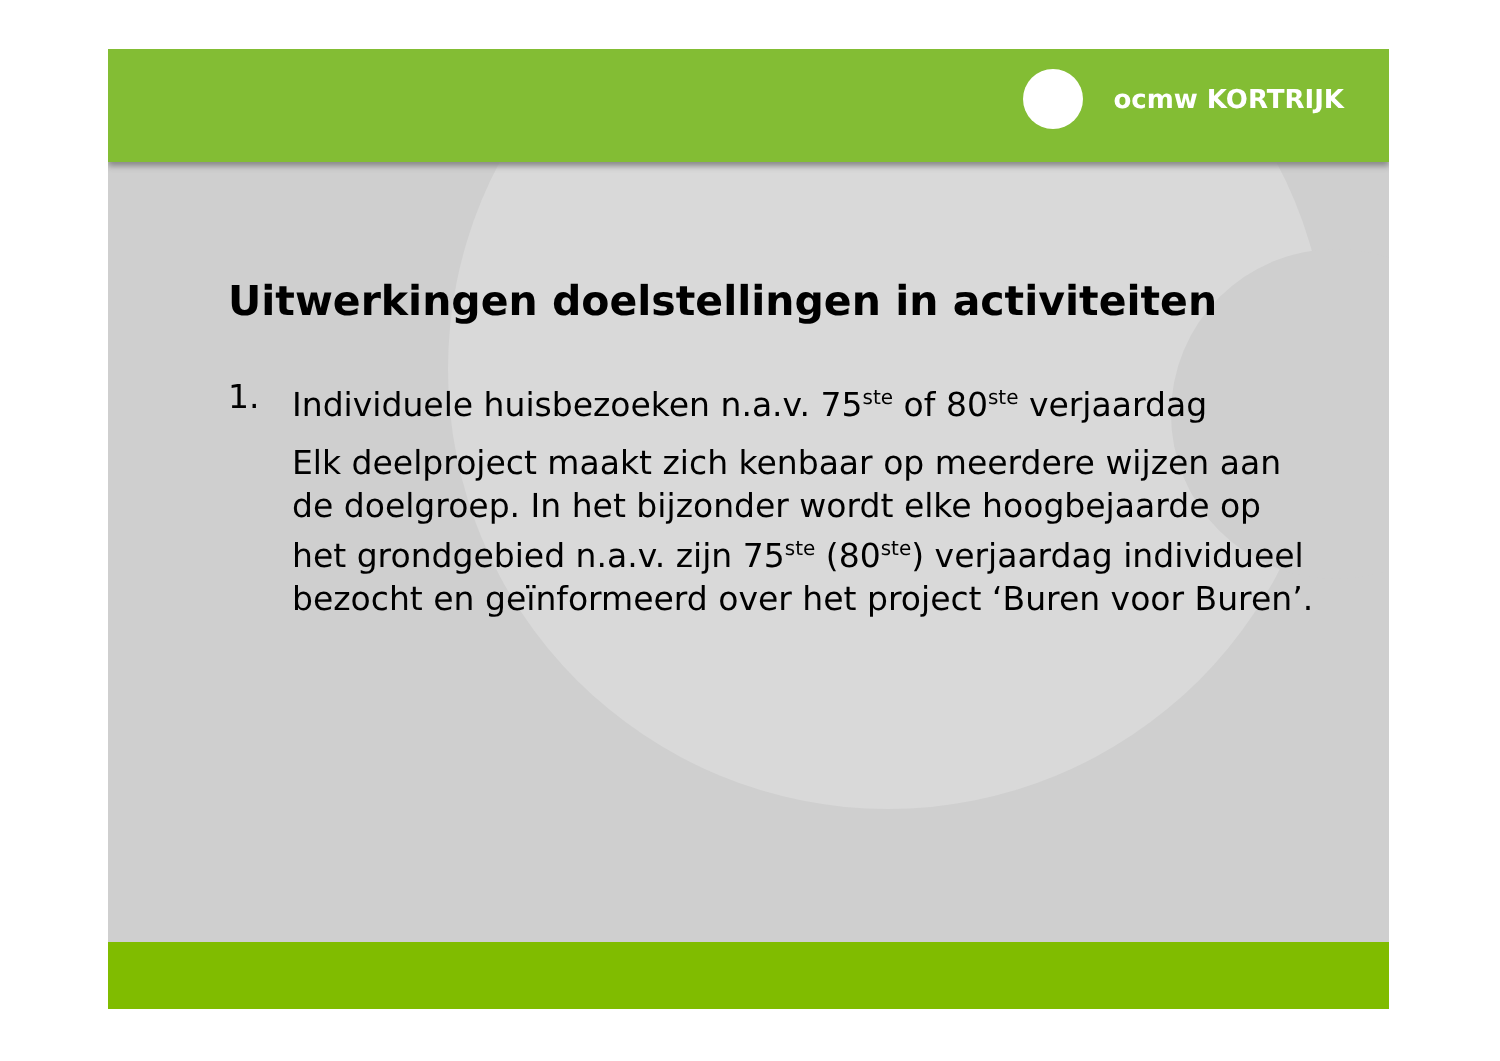ocmw KORTRIJK
Uitwerkingen doelstellingen in activiteiten
1. Individuele huisbezoeken n.a.v. 75<sup>ste</sup> of 80<sup>ste</sup> verjaardag
Elk deelproject maakt zich kenbaar op meerdere wijzen aan de doelgroep. In het bijzonder wordt elke hoogbejaarde op het grondgebied n.a.v. zijn 75<sup>ste</sup> (80<sup>ste</sup>) verjaardag individueel bezocht en geïnformeerd over het project ‘Buren voor Buren’.